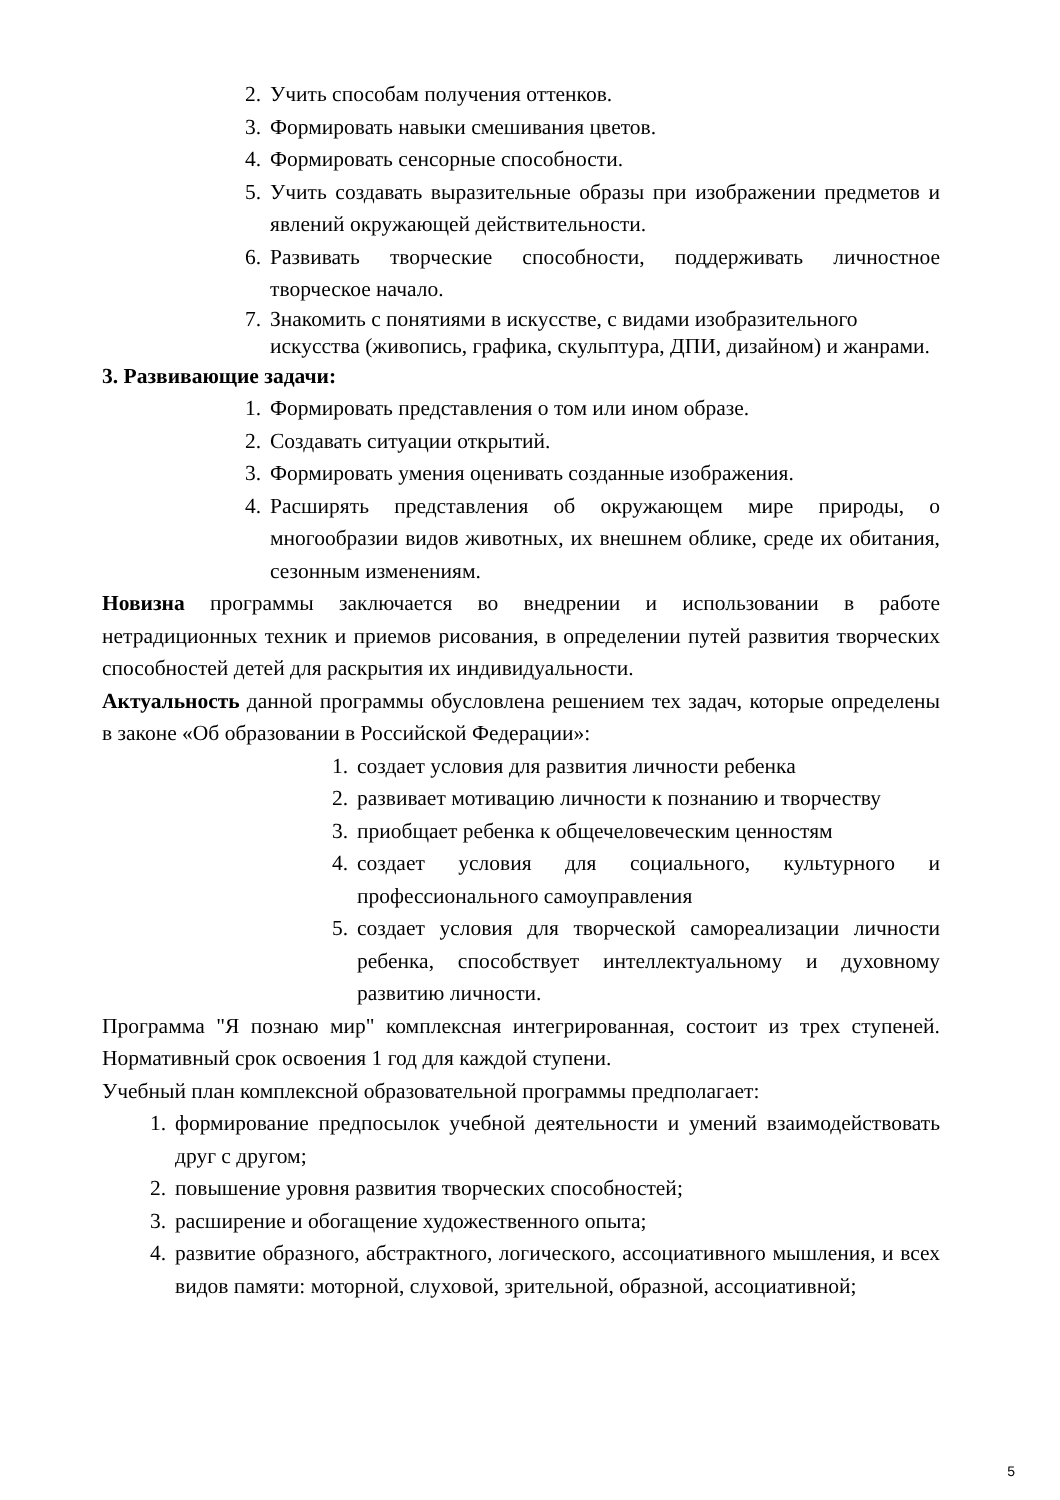2. Учить способам получения оттенков.
3. Формировать навыки смешивания цветов.
4. Формировать сенсорные способности.
5. Учить создавать выразительные образы при изображении предметов и явлений окружающей действительности.
6. Развивать творческие способности, поддерживать личностное творческое начало.
7. Знакомить с понятиями в искусстве, с видами изобразительного искусства (живопись, графика, скульптура, ДПИ, дизайном) и жанрами.
3. Развивающие задачи:
1. Формировать представления о том или ином образе.
2. Создавать ситуации открытий.
3. Формировать умения оценивать созданные изображения.
4. Расширять представления об окружающем мире природы, о многообразии видов животных, их внешнем облике, среде их обитания, сезонным изменениям.
Новизна программы заключается во внедрении и использовании в работе нетрадиционных техник и приемов рисования, в определении путей развития творческих способностей детей для раскрытия их индивидуальности.
Актуальность данной программы обусловлена решением тех задач, которые определены в законе «Об образовании в Российской Федерации»:
1. создает условия для развития личности ребенка
2. развивает мотивацию личности к познанию и творчеству
3. приобщает ребенка к общечеловеческим ценностям
4. создает условия для социального, культурного и профессионального самоуправления
5. создает условия для творческой самореализации личности ребенка, способствует интеллектуальному и духовному развитию личности.
Программа "Я познаю мир" комплексная интегрированная, состоит из трех ступеней. Нормативный срок освоения 1 год для каждой ступени.
Учебный план комплексной образовательной программы предполагает:
1. формирование предпосылок учебной деятельности и умений взаимодействовать друг с другом;
2. повышение уровня развития творческих способностей;
3. расширение и обогащение художественного опыта;
4. развитие образного, абстрактного, логического, ассоциативного мышления, и всех видов памяти: моторной, слуховой, зрительной, образной, ассоциативной;
5